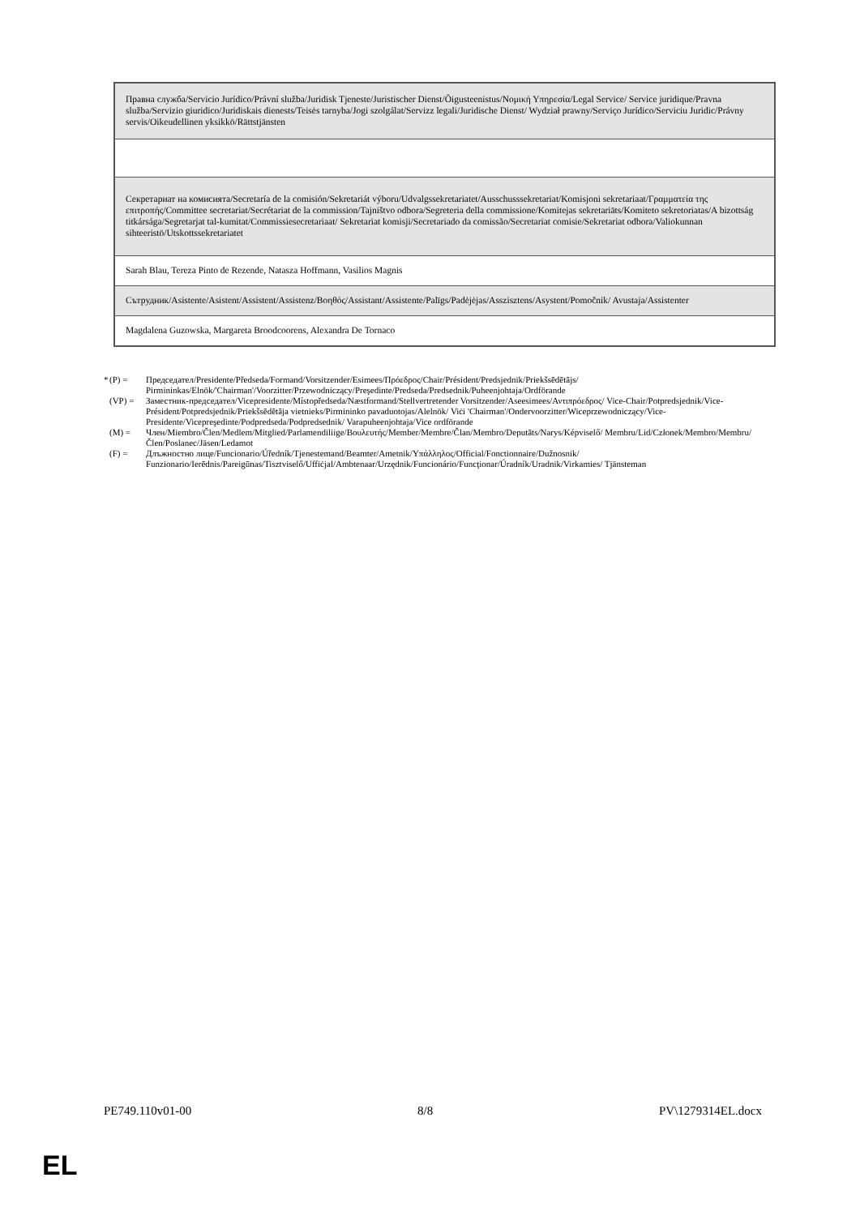| Правна служба/Servicio Jurídico/Právní služba/Juridisk Tjeneste/Juristischer Dienst/Õigusteenistus/Νομική Υπηρεσία/Legal Service/ Service juridique/Pravna služba/Servizio giuridico/Juridiskais dienests/Teisės tarnyba/Jogi szolgálat/Servizz legali/Juridische Dienst/ Wydział prawny/Serviço Jurídico/Serviciu Juridic/Právny servis/Oikeudellinen yksikkö/Rättstjänsten |
| Секретариат на комисията/Secretaría de la comisión/Sekretariát výboru/Udvalgssekretariatet/Ausschusssekretariat/Komisjoni sekretariaat/Γραμματεία της επιτροπής/Committee secretariat/Secrétariat de la commission/Tajništvo odbora/Segreteria della commissione/Komitejas sekretariāts/Komiteto sekretoriatas/A bizottság titkársága/Segretarjat tal-kumitat/Commissiesecretariaat/ Sekretariat komisji/Secretariado da comissão/Secretariat comisie/Sekretariat odbora/Valiokunnan sihteeristö/Utskottssekretariatet |
| Sarah Blau, Tereza Pinto de Rezende, Natasza Hoffmann, Vasilios Magnis |
| Сътрудник/Asistente/Asistent/Assistent/Assistenz/Βοηθός/Assistant/Assistente/Palīgs/Padėjėjas/Asszisztens/Asystent/Pomočnik/ Avustaja/Assistenter |
| Magdalena Guzowska, Margareta Broodcoorens, Alexandra De Tornaco |
* (P) = Председател/Presidente/Předseda/Formand/Vorsitzender/Esimees/Πρόεδρος/Chair/Président/Predsjednik/Priekšsēdētājs/ Pirmininkas/Elnök/'Chairman'/Voorzitter/Przewodniczący/Preşedinte/Predseda/Predsednik/Puheenjohtaja/Ordförande
(VP) = Заместник-председател/Vicepresidente/Místopředseda/Næstformand/Stellvertretender Vorsitzender/Aseesimees/Αντιπρόεδρος/ Vice-Chair/Potpredsjednik/Vice-Président/Potpredsjednik/Priekšsēdētāja vietnieks/Pirmininko pavaduotojas/Alelnök/ Viċi 'Chairman'/Ondervoorzitter/Wiceprzewodniczący/Vice-Presidente/Vicepreşedinte/Podpredseda/Podpredsednik/ Varapuheenjohtaja/Vice ordförande
(M) = Член/Miembro/Člen/Medlem/Mitglied/Parlamendiliige/Βουλευτής/Member/Membre/Član/Membro/Deputāts/Narys/Képviselő/ Membru/Lid/Członek/Membro/Membru/Člen/Poslanec/Jäsen/Ledamot
(F) = Длъжностно лице/Funcionario/Úředník/Tjenestemand/Beamter/Ametnik/Υπάλληλος/Official/Fonctionnaire/Dužnosnik/ Funzionario/Ierēdnis/Pareigūnas/Tisztviselő/Uffiċjal/Ambtenaar/Urzędnik/Funcionário/Funcţionar/Úradník/Uradnik/Virkamies/ Tjänsteman
PE749.110v01-00 8/8 PV\1279314EL.docx
EL